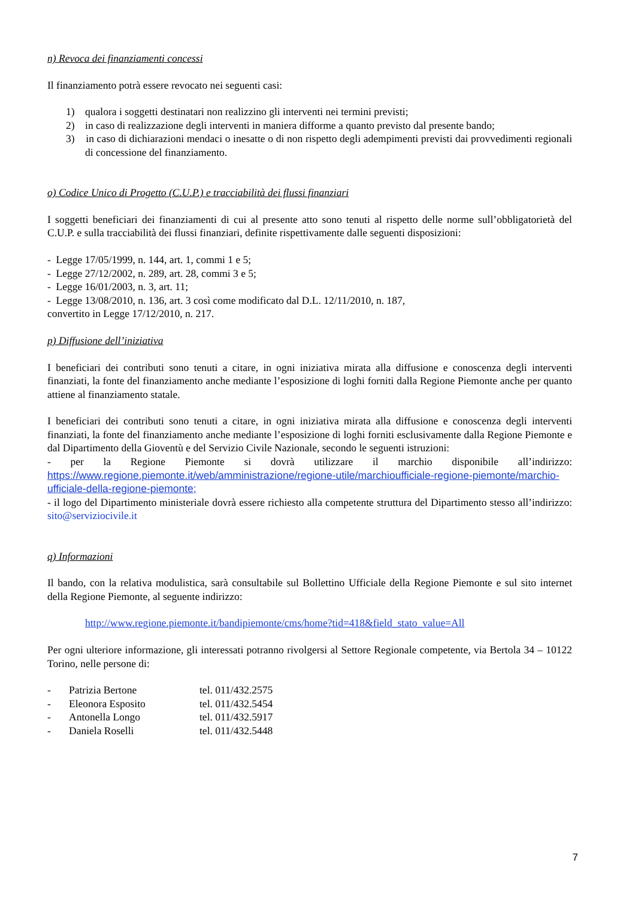n) Revoca dei finanziamenti concessi
Il finanziamento potrà essere revocato nei seguenti casi:
1) qualora i soggetti destinatari non realizzino gli interventi nei termini previsti;
2) in caso di realizzazione degli interventi in maniera difforme a quanto previsto dal presente bando;
3) in caso di dichiarazioni mendaci o inesatte o di non rispetto degli adempimenti previsti dai provvedimenti regionali di concessione del finanziamento.
o) Codice Unico di Progetto (C.U.P.) e tracciabilità dei flussi finanziari
I soggetti beneficiari dei finanziamenti di cui al presente atto sono tenuti al rispetto delle norme sull’obbligatorietà del C.U.P. e sulla tracciabilità dei flussi finanziari, definite rispettivamente dalle seguenti disposizioni:
- Legge 17/05/1999, n. 144, art. 1, commi 1 e 5;
- Legge 27/12/2002, n. 289, art. 28, commi 3 e 5;
- Legge 16/01/2003, n. 3, art. 11;
- Legge 13/08/2010, n. 136, art. 3 così come modificato dal D.L. 12/11/2010, n. 187,
convertito in Legge 17/12/2010, n. 217.
p) Diffusione dell’iniziativa
I beneficiari dei contributi sono tenuti a citare, in ogni iniziativa mirata alla diffusione e conoscenza degli interventi finanziati, la fonte del finanziamento anche mediante l’esposizione di loghi forniti dalla Regione Piemonte anche per quanto attiene al finanziamento statale.
I beneficiari dei contributi sono tenuti a citare, in ogni iniziativa mirata alla diffusione e conoscenza degli interventi finanziati, la fonte del finanziamento anche mediante l’esposizione di loghi forniti esclusivamente dalla Regione Piemonte e dal Dipartimento della Gioventù e del Servizio Civile Nazionale, secondo le seguenti istruzioni:
- per la Regione Piemonte si dovrà utilizzare il marchio disponibile all’indirizzo: https://www.regione.piemonte.it/web/amministrazione/regione-utile/marchioufficiale-regione-piemonte/marchio-ufficiale-della-regione-piemonte;
- il logo del Dipartimento ministeriale dovrà essere richiesto alla competente struttura del Dipartimento stesso all’indirizzo: sito@serviziocivile.it
q) Informazioni
Il bando, con la relativa modulistica, sarà consultabile sul Bollettino Ufficiale della Regione Piemonte e sul sito internet della Regione Piemonte, al seguente indirizzo:
http://www.regione.piemonte.it/bandipiemonte/cms/home?tid=418&field_stato_value=All
Per ogni ulteriore informazione, gli interessati potranno rivolgersi al Settore Regionale competente, via Bertola 34 – 10122 Torino, nelle persone di:
| - | Patrizia Bertone | tel. 011/432.2575 |
| - | Eleonora Esposito | tel. 011/432.5454 |
| - | Antonella Longo | tel. 011/432.5917 |
| - | Daniela Roselli | tel. 011/432.5448 |
7